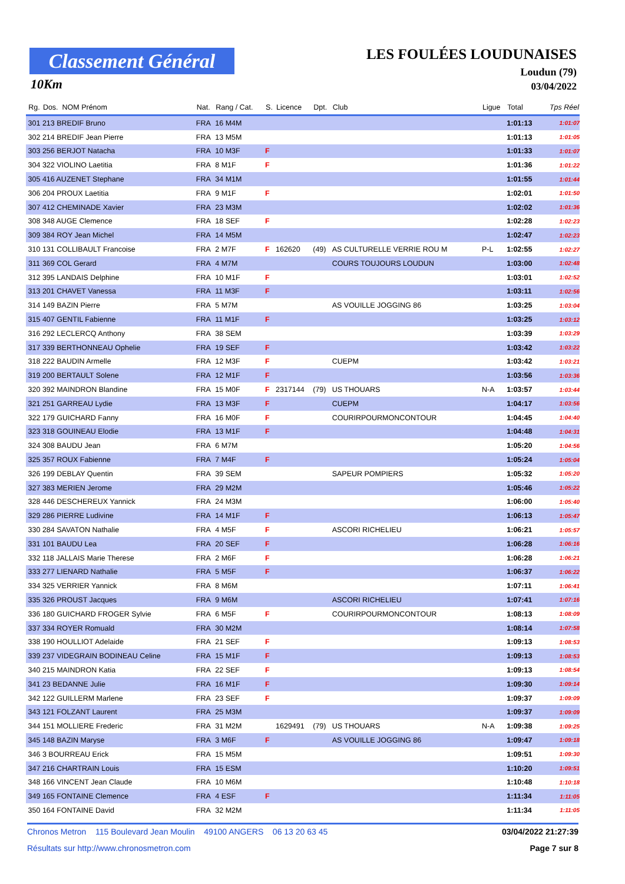Classement Général
10Km
LES FOULÉES LOUDUNAISES
Loudun (79)
03/04/2022
| Rg. | Dos. NOM Prénom | Nat. | Rang / Cat. | S. | Licence | Dpt. | Club | Ligue | Total | Tps Réel |
| --- | --- | --- | --- | --- | --- | --- | --- | --- | --- | --- |
| 301 | 213 BREDIF Bruno | FRA | 16 M4M | | | | | | 1:01:13 | 1:01:07 |
| 302 | 214 BREDIF Jean Pierre | FRA | 13 M5M | | | | | | 1:01:13 | 1:01:05 |
| 303 | 256 BERJOT Natacha | FRA | 10 M3F | F | | | | | 1:01:33 | 1:01:07 |
| 304 | 322 VIOLINO Laetitia | FRA | 8 M1F | F | | | | | 1:01:36 | 1:01:22 |
| 305 | 416 AUZENET Stephane | FRA | 34 M1M | | | | | | 1:01:55 | 1:01:44 |
| 306 | 204 PROUX Laetitia | FRA | 9 M1F | F | | | | | 1:02:01 | 1:01:50 |
| 307 | 412 CHEMINADE Xavier | FRA | 23 M3M | | | | | | 1:02:02 | 1:01:36 |
| 308 | 348 AUGE Clemence | FRA | 18 SEF | F | | | | | 1:02:28 | 1:02:23 |
| 309 | 384 ROY Jean Michel | FRA | 14 M5M | | | | | | 1:02:47 | 1:02:23 |
| 310 | 131 COLLIBAULT Francoise | FRA | 2 M7F | F | 162620 | (49) | AS CULTURELLE VERRIE ROU M | P-L | 1:02:55 | 1:02:27 |
| 311 | 369 COL Gerard | FRA | 4 M7M | | | | COURS TOUJOURS LOUDUN | | 1:03:00 | 1:02:48 |
| 312 | 395 LANDAIS Delphine | FRA | 10 M1F | F | | | | | 1:03:01 | 1:02:52 |
| 313 | 201 CHAVET Vanessa | FRA | 11 M3F | F | | | | | 1:03:11 | 1:02:56 |
| 314 | 149 BAZIN Pierre | FRA | 5 M7M | | | | AS VOUILLE JOGGING 86 | | 1:03:25 | 1:03:04 |
| 315 | 407 GENTIL Fabienne | FRA | 11 M1F | F | | | | | 1:03:25 | 1:03:12 |
| 316 | 292 LECLERCQ Anthony | FRA | 38 SEM | | | | | | 1:03:39 | 1:03:29 |
| 317 | 339 BERTHONNEAU Ophelie | FRA | 19 SEF | F | | | | | 1:03:42 | 1:03:22 |
| 318 | 222 BAUDIN Armelle | FRA | 12 M3F | F | | | CUEPM | | 1:03:42 | 1:03:21 |
| 319 | 200 BERTAULT Solene | FRA | 12 M1F | F | | | | | 1:03:56 | 1:03:36 |
| 320 | 392 MAINDRON Blandine | FRA | 15 M0F | F | 2317144 | (79) | US THOUARS | N-A | 1:03:57 | 1:03:44 |
| 321 | 251 GARREAU Lydie | FRA | 13 M3F | F | | | CUEPM | | 1:04:17 | 1:03:56 |
| 322 | 179 GUICHARD Fanny | FRA | 16 M0F | F | | | COURIRPOURMONCONTOUR | | 1:04:45 | 1:04:40 |
| 323 | 318 GOUINEAU Elodie | FRA | 13 M1F | F | | | | | 1:04:48 | 1:04:31 |
| 324 | 308 BAUDU Jean | FRA | 6 M7M | | | | | | 1:05:20 | 1:04:56 |
| 325 | 357 ROUX Fabienne | FRA | 7 M4F | F | | | | | 1:05:24 | 1:05:04 |
| 326 | 199 DEBLAY Quentin | FRA | 39 SEM | | | | SAPEUR POMPIERS | | 1:05:32 | 1:05:20 |
| 327 | 383 MERIEN Jerome | FRA | 29 M2M | | | | | | 1:05:46 | 1:05:22 |
| 328 | 446 DESCHEREUX Yannick | FRA | 24 M3M | | | | | | 1:06:00 | 1:05:40 |
| 329 | 286 PIERRE Ludivine | FRA | 14 M1F | F | | | | | 1:06:13 | 1:05:47 |
| 330 | 284 SAVATON Nathalie | FRA | 4 M5F | F | | | ASCORI RICHELIEU | | 1:06:21 | 1:05:57 |
| 331 | 101 BAUDU Lea | FRA | 20 SEF | F | | | | | 1:06:28 | 1:06:16 |
| 332 | 118 JALLAIS Marie Therese | FRA | 2 M6F | F | | | | | 1:06:28 | 1:06:21 |
| 333 | 277 LIENARD Nathalie | FRA | 5 M5F | F | | | | | 1:06:37 | 1:06:22 |
| 334 | 325 VERRIER Yannick | FRA | 8 M6M | | | | | | 1:07:11 | 1:06:41 |
| 335 | 326 PROUST Jacques | FRA | 9 M6M | | | | ASCORI RICHELIEU | | 1:07:41 | 1:07:16 |
| 336 | 180 GUICHARD FROGER Sylvie | FRA | 6 M5F | F | | | COURIRPOURMONCONTOUR | | 1:08:13 | 1:08:09 |
| 337 | 334 ROYER Romuald | FRA | 30 M2M | | | | | | 1:08:14 | 1:07:58 |
| 338 | 190 HOULLIOT Adelaide | FRA | 21 SEF | F | | | | | 1:09:13 | 1:08:53 |
| 339 | 237 VIDEGRAIN BODINEAU Celine | FRA | 15 M1F | F | | | | | 1:09:13 | 1:08:53 |
| 340 | 215 MAINDRON Katia | FRA | 22 SEF | F | | | | | 1:09:13 | 1:08:54 |
| 341 | 23 BEDANNE Julie | FRA | 16 M1F | F | | | | | 1:09:30 | 1:09:14 |
| 342 | 122 GUILLERM Marlene | FRA | 23 SEF | F | | | | | 1:09:37 | 1:09:09 |
| 343 | 121 FOLZANT Laurent | FRA | 25 M3M | | | | | | 1:09:37 | 1:09:09 |
| 344 | 151 MOLLIERE Frederic | FRA | 31 M2M | | 1629491 | (79) | US THOUARS | N-A | 1:09:38 | 1:09:25 |
| 345 | 148 BAZIN Maryse | FRA | 3 M6F | F | | | AS VOUILLE JOGGING 86 | | 1:09:47 | 1:09:18 |
| 346 | 3 BOURREAU Erick | FRA | 15 M5M | | | | | | 1:09:51 | 1:09:30 |
| 347 | 216 CHARTRAIN Louis | FRA | 15 ESM | | | | | | 1:10:20 | 1:09:51 |
| 348 | 166 VINCENT Jean Claude | FRA | 10 M6M | | | | | | 1:10:48 | 1:10:18 |
| 349 | 165 FONTAINE Clemence | FRA | 4 ESF | F | | | | | 1:11:34 | 1:11:05 |
| 350 | 164 FONTAINE David | FRA | 32 M2M | | | | | | 1:11:34 | 1:11:05 |
Chronos Metron 115 Boulevard Jean Moulin 49100 ANGERS 06 13 20 63 45 03/04/2022 21:27:39
Résultats sur http://www.chronosmetron.com Page 7 sur 8